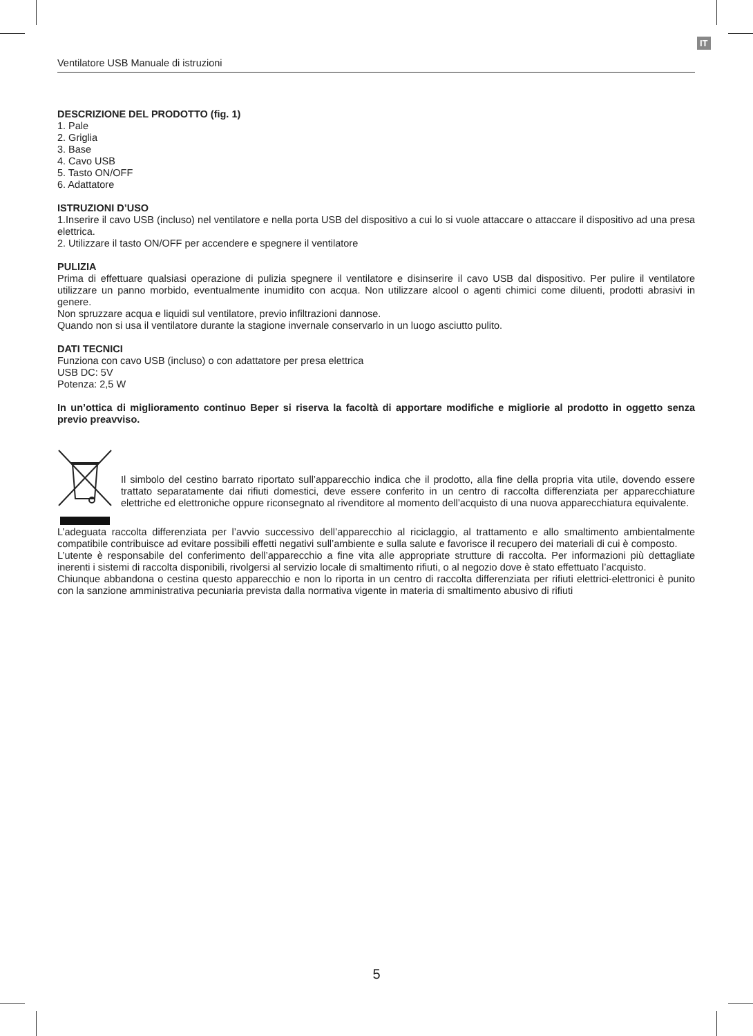IT
Ventilatore USB Manuale di istruzioni
DESCRIZIONE DEL PRODOTTO (fig. 1)
1. Pale
2. Griglia
3. Base
4. Cavo USB
5. Tasto ON/OFF
6. Adattatore
ISTRUZIONI D’USO
1.Inserire il cavo USB (incluso) nel ventilatore e nella porta USB del dispositivo a cui lo si vuole attaccare o attaccare il dispositivo ad una presa elettrica.
2. Utilizzare il tasto ON/OFF per accendere e spegnere il ventilatore
PULIZIA
Prima di effettuare qualsiasi operazione di pulizia spegnere il ventilatore e disinserire il cavo USB dal dispositivo. Per pulire il ventilatore utilizzare un panno morbido, eventualmente inumidito con acqua. Non utilizzare alcool o agenti chimici come diluenti, prodotti abrasivi in genere.
Non spruzzare acqua e liquidi sul ventilatore, previo infiltrazioni dannose.
Quando non si usa il ventilatore durante la stagione invernale conservarlo in un luogo asciutto pulito.
DATI TECNICI
Funziona con cavo USB (incluso) o con adattatore per presa elettrica
USB DC: 5V
Potenza: 2,5 W
In un’ottica di miglioramento continuo Beper si riserva la facoltà di apportare modifiche e migliorie al prodotto in oggetto senza previo preavviso.
Il simbolo del cestino barrato riportato sull’apparecchio indica che il prodotto, alla fine della propria vita utile, dovendo essere trattato separatamente dai rifiuti domestici, deve essere conferito in un centro di raccolta differenziata per apparecchiature elettriche ed elettroniche oppure riconsegnato al rivenditore al momento dell’acquisto di una nuova apparecchiatura equivalente.
L’adeguata raccolta differenziata per l’avvio successivo dell’apparecchio al riciclaggio, al trattamento e allo smaltimento ambientalmente compatibile contribuisce ad evitare possibili effetti negativi sull’ambiente e sulla salute e favorisce il recupero dei materiali di cui è composto.
L’utente è responsabile del conferimento dell’apparecchio a fine vita alle appropriate strutture di raccolta. Per informazioni più dettagliate inerenti i sistemi di raccolta disponibili, rivolgersi al servizio locale di smaltimento rifiuti, o al negozio dove è stato effettuato l’acquisto.
Chiunque abbandona o cestina questo apparecchio e non lo riporta in un centro di raccolta differenziata per rifiuti elettrici-elettronici è punito con la sanzione amministrativa pecuniaria prevista dalla normativa vigente in materia di smaltimento abusivo di rifiuti
5